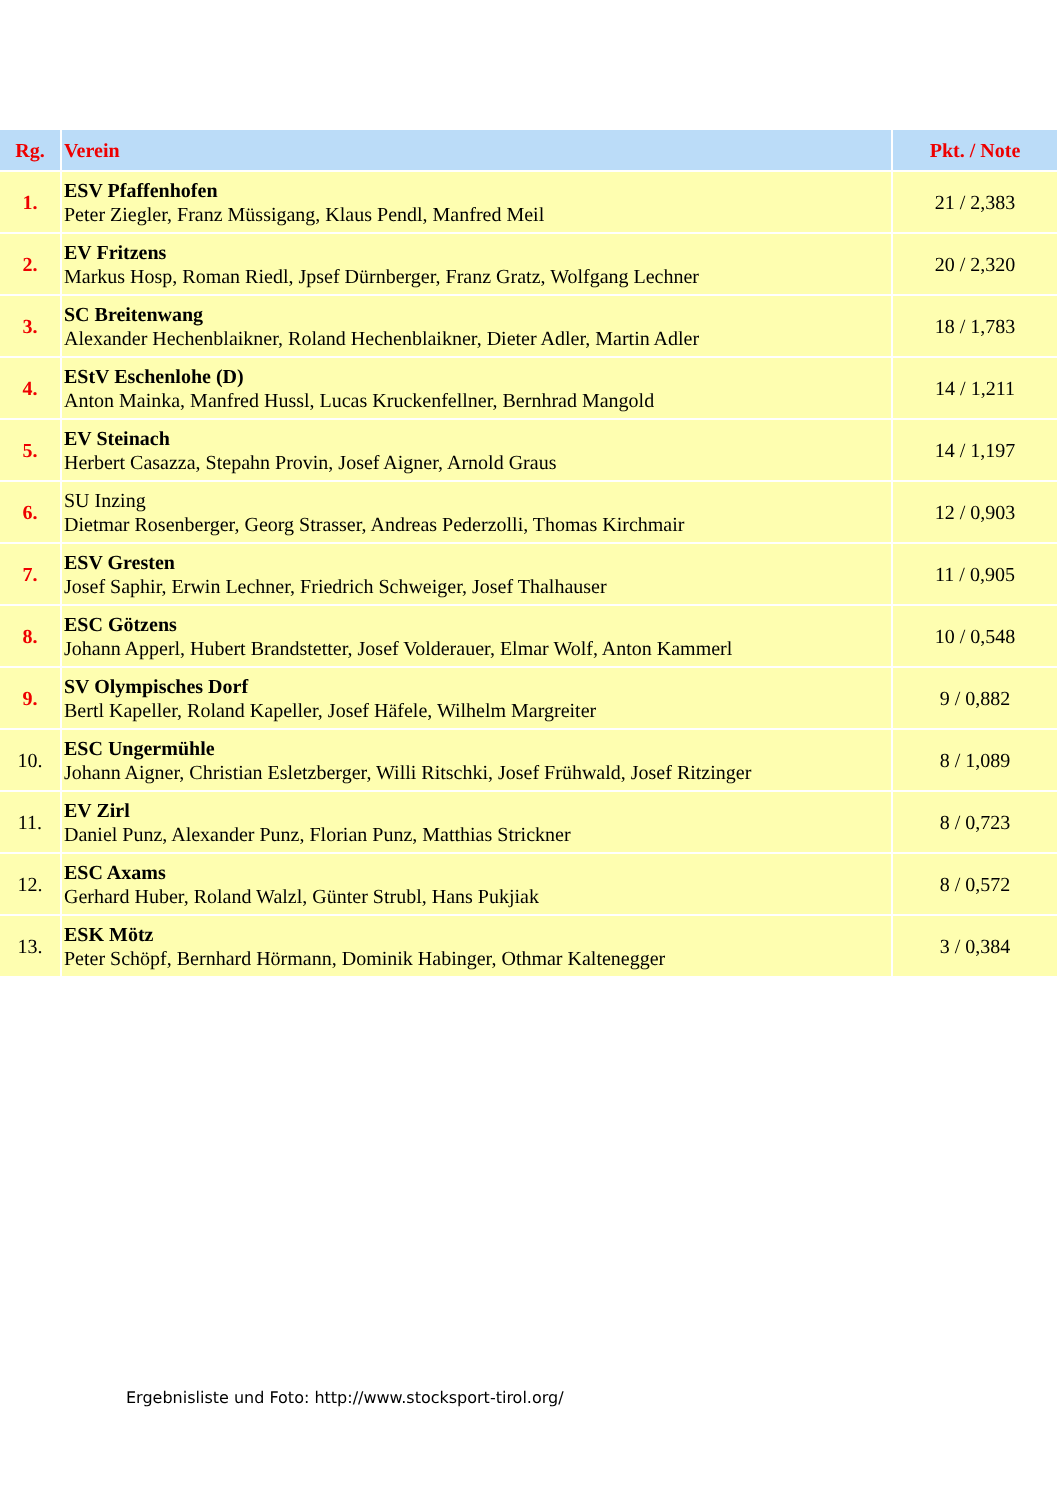| Rg. | Verein | Pkt. / Note |
| --- | --- | --- |
| 1. | ESV Pfaffenhofen Peter Ziegler, Franz Müssigang, Klaus Pendl, Manfred Meil | 21 / 2,383 |
| 2. | EV Fritzens Markus Hosp, Roman Riedl, Jpsef Dürnberger, Franz Gratz, Wolfgang Lechner | 20 / 2,320 |
| 3. | SC Breitenwang Alexander Hechenblaikner, Roland Hechenblaikner, Dieter Adler, Martin Adler | 18 / 1,783 |
| 4. | EStV Eschenlohe (D) Anton Mainka, Manfred Hussl, Lucas Kruckenfellner, Bernhrad Mangold | 14 / 1,211 |
| 5. | EV Steinach Herbert Casazza, Stepahn Provin, Josef Aigner, Arnold Graus | 14 / 1,197 |
| 6. | SU Inzing Dietmar Rosenberger, Georg Strasser, Andreas Pederzolli, Thomas Kirchmair | 12 / 0,903 |
| 7. | ESV Gresten Josef Saphir, Erwin Lechner, Friedrich Schweiger, Josef Thalhauser | 11 / 0,905 |
| 8. | ESC Götzens Johann Apperl, Hubert Brandstetter, Josef Volderauer, Elmar Wolf, Anton Kammerl | 10 / 0,548 |
| 9. | SV Olympisches Dorf Bertl Kapeller, Roland Kapeller, Josef Häfele, Wilhelm Margreiter | 9 / 0,882 |
| 10. | ESC Ungermühle Johann Aigner, Christian Esletzberger, Willi Ritschki, Josef Frühwald, Josef Ritzinger | 8 / 1,089 |
| 11. | EV Zirl Daniel Punz, Alexander Punz, Florian Punz, Matthias Strickner | 8 / 0,723 |
| 12. | ESC Axams Gerhard Huber, Roland Walzl, Günter Strubl, Hans Pukjiak | 8 / 0,572 |
| 13. | ESK Mötz Peter Schöpf, Bernhard Hörmann, Dominik Habinger, Othmar Kaltenegger | 3 / 0,384 |
Ergebnisliste und Foto: http://www.stocksport-tirol.org/